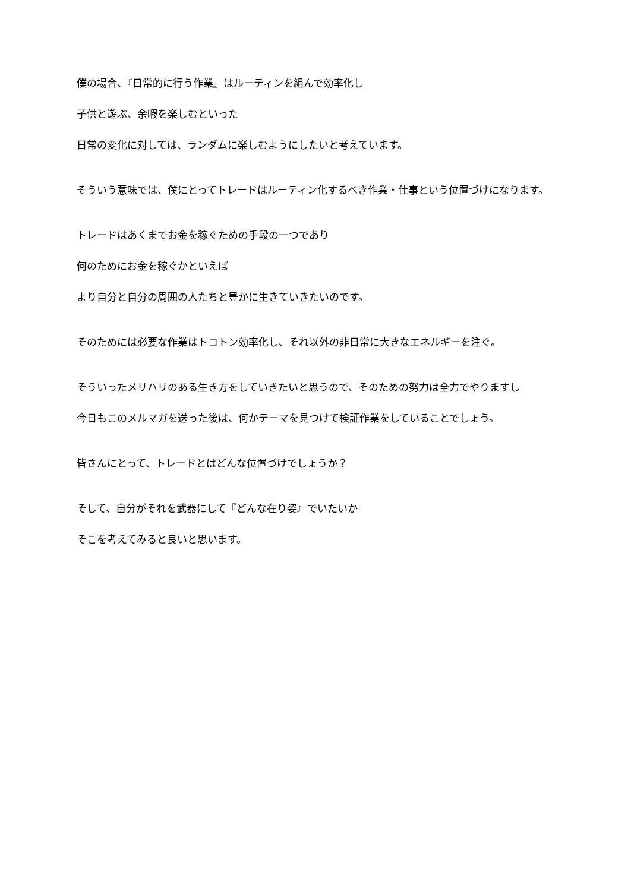僕の場合、『日常的に行う作業』はルーティンを組んで効率化し
子供と遊ぶ、余暇を楽しむといった
日常の変化に対しては、ランダムに楽しむようにしたいと考えています。
そういう意味では、僕にとってトレードはルーティン化するべき作業・仕事という位置づけになります。
トレードはあくまでお金を稼ぐための手段の一つであり
何のためにお金を稼ぐかといえば
より自分と自分の周囲の人たちと豊かに生きていきたいのです。
そのためには必要な作業はトコトン効率化し、それ以外の非日常に大きなエネルギーを注ぐ。
そういったメリハリのある生き方をしていきたいと思うので、そのための努力は全力でやりますし
今日もこのメルマガを送った後は、何かテーマを見つけて検証作業をしていることでしょう。
皆さんにとって、トレードとはどんな位置づけでしょうか？
そして、自分がそれを武器にして『どんな在り姿』でいたいか
そこを考えてみると良いと思います。